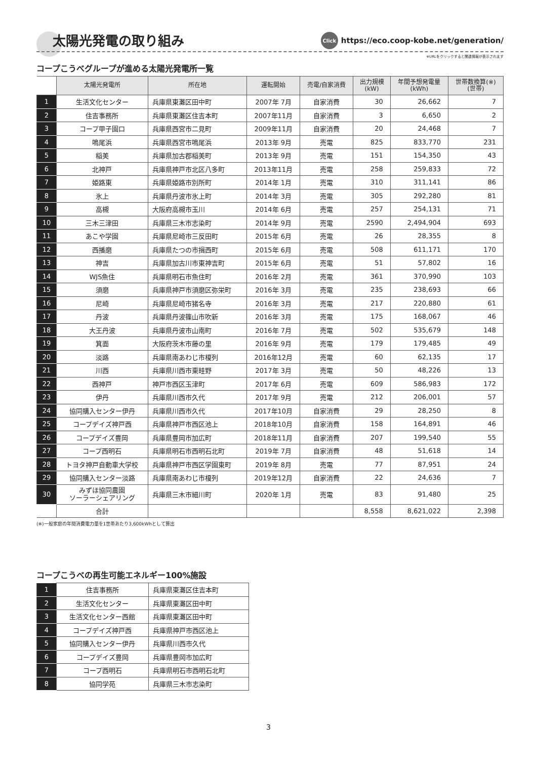太陽光発電の取り組み
Click https://eco.coop-kobe.net/generation/
※URLをクリックすると関連情報が表示されます
コープこうべグループが進める太陽光発電所一覧
| | 太陽光発電所 | 所在地 | 運転開始 | 売電/自家消費 | 出力規模 (kW) | 年間予想発電量 (kWh) | 世帯数換算(※) (世帯) |
| --- | --- | --- | --- | --- | --- | --- | --- |
| 1 | 生活文化センター | 兵庫県東灘区田中町 | 2007年 7月 | 自家消費 | 30 | 26,662 | 7 |
| 2 | 住吉事務所 | 兵庫県東灘区住吉本町 | 2007年11月 | 自家消費 | 3 | 6,650 | 2 |
| 3 | コープ甲子園口 | 兵庫県西宮市二見町 | 2009年11月 | 自家消費 | 20 | 24,468 | 7 |
| 4 | 鳴尾浜 | 兵庫県西宮市鳴尾浜 | 2013年 9月 | 売電 | 825 | 833,770 | 231 |
| 5 | 稲美 | 兵庫県加古郡稲美町 | 2013年 9月 | 売電 | 151 | 154,350 | 43 |
| 6 | 北神戸 | 兵庫県神戸市北区八多町 | 2013年11月 | 売電 | 258 | 259,833 | 72 |
| 7 | 姫路東 | 兵庫県姫路市別所町 | 2014年 1月 | 売電 | 310 | 311,141 | 86 |
| 8 | 氷上 | 兵庫県丹波市氷上町 | 2014年 3月 | 売電 | 305 | 292,280 | 81 |
| 9 | 高槻 | 大阪府高槻市玉川 | 2014年 6月 | 売電 | 257 | 254,131 | 71 |
| 10 | 三木三津田 | 兵庫県三木市志染町 | 2014年 9月 | 売電 | 2590 | 2,494,904 | 693 |
| 11 | あこや学園 | 兵庫県尼崎市三反田町 | 2015年 6月 | 売電 | 26 | 28,355 | 8 |
| 12 | 西播磨 | 兵庫県たつの市揖西町 | 2015年 6月 | 売電 | 508 | 611,171 | 170 |
| 13 | 神吉 | 兵庫県加古川市東神吉町 | 2015年 6月 | 売電 | 51 | 57,802 | 16 |
| 14 | WJS魚住 | 兵庫県明石市魚住町 | 2016年 2月 | 売電 | 361 | 370,990 | 103 |
| 15 | 須磨 | 兵庫県神戸市須磨区弥栄町 | 2016年 3月 | 売電 | 235 | 238,693 | 66 |
| 16 | 尼崎 | 兵庫県尼崎市猪名寺 | 2016年 3月 | 売電 | 217 | 220,880 | 61 |
| 17 | 丹波 | 兵庫県丹波篠山市吹新 | 2016年 3月 | 売電 | 175 | 168,067 | 46 |
| 18 | 大王丹波 | 兵庫県丹波市山南町 | 2016年 7月 | 売電 | 502 | 535,679 | 148 |
| 19 | 箕面 | 大阪府茨木市藤の里 | 2016年 9月 | 売電 | 179 | 179,485 | 49 |
| 20 | 淡路 | 兵庫県南あわじ市榎列 | 2016年12月 | 売電 | 60 | 62,135 | 17 |
| 21 | 川西 | 兵庫県川西市東畦野 | 2017年 3月 | 売電 | 50 | 48,226 | 13 |
| 22 | 西神戸 | 神戸市西区玉津町 | 2017年 6月 | 売電 | 609 | 586,983 | 172 |
| 23 | 伊丹 | 兵庫県川西市久代 | 2017年 9月 | 売電 | 212 | 206,001 | 57 |
| 24 | 協同購入センター伊丹 | 兵庫県川西市久代 | 2017年10月 | 自家消費 | 29 | 28,250 | 8 |
| 25 | コープデイズ神戸西 | 兵庫県神戸市西区池上 | 2018年10月 | 自家消費 | 158 | 164,891 | 46 |
| 26 | コープデイズ豊岡 | 兵庫県豊岡市加広町 | 2018年11月 | 自家消費 | 207 | 199,540 | 55 |
| 27 | コープ西明石 | 兵庫県明石市西明石北町 | 2019年 7月 | 自家消費 | 48 | 51,618 | 14 |
| 28 | トヨタ神戸自動車大学校 | 兵庫県神戸市西区学園東町 | 2019年 8月 | 売電 | 77 | 87,951 | 24 |
| 29 | 協同購入センター淡路 | 兵庫県南あわじ市榎列 | 2019年12月 | 自家消費 | 22 | 24,636 | 7 |
| 30 | みずほ協同農園 ソーラーシェアリング | 兵庫県三木市細川町 | 2020年 1月 | 売電 | 83 | 91,480 | 25 |
| | 合計 | | | | 8,558 | 8,621,022 | 2,398 |
(※)一般家庭の年間消費電力量を1世帯あたり3,600kWhとして算出
コープこうべの再生可能エネルギー100%施設
| 1 | 住吉事務所 | 兵庫県東灘区住吉本町 |
| 2 | 生活文化センター | 兵庫県東灘区田中町 |
| 3 | 生活文化センター西館 | 兵庫県東灘区田中町 |
| 4 | コープデイズ神戸西 | 兵庫県神戸市西区池上 |
| 5 | 協同購入センター伊丹 | 兵庫県川西市久代 |
| 6 | コープデイズ豊岡 | 兵庫県豊岡市加広町 |
| 7 | コープ西明石 | 兵庫県明石市西明石北町 |
| 8 | 協同学苑 | 兵庫県三木市志染町 |
3